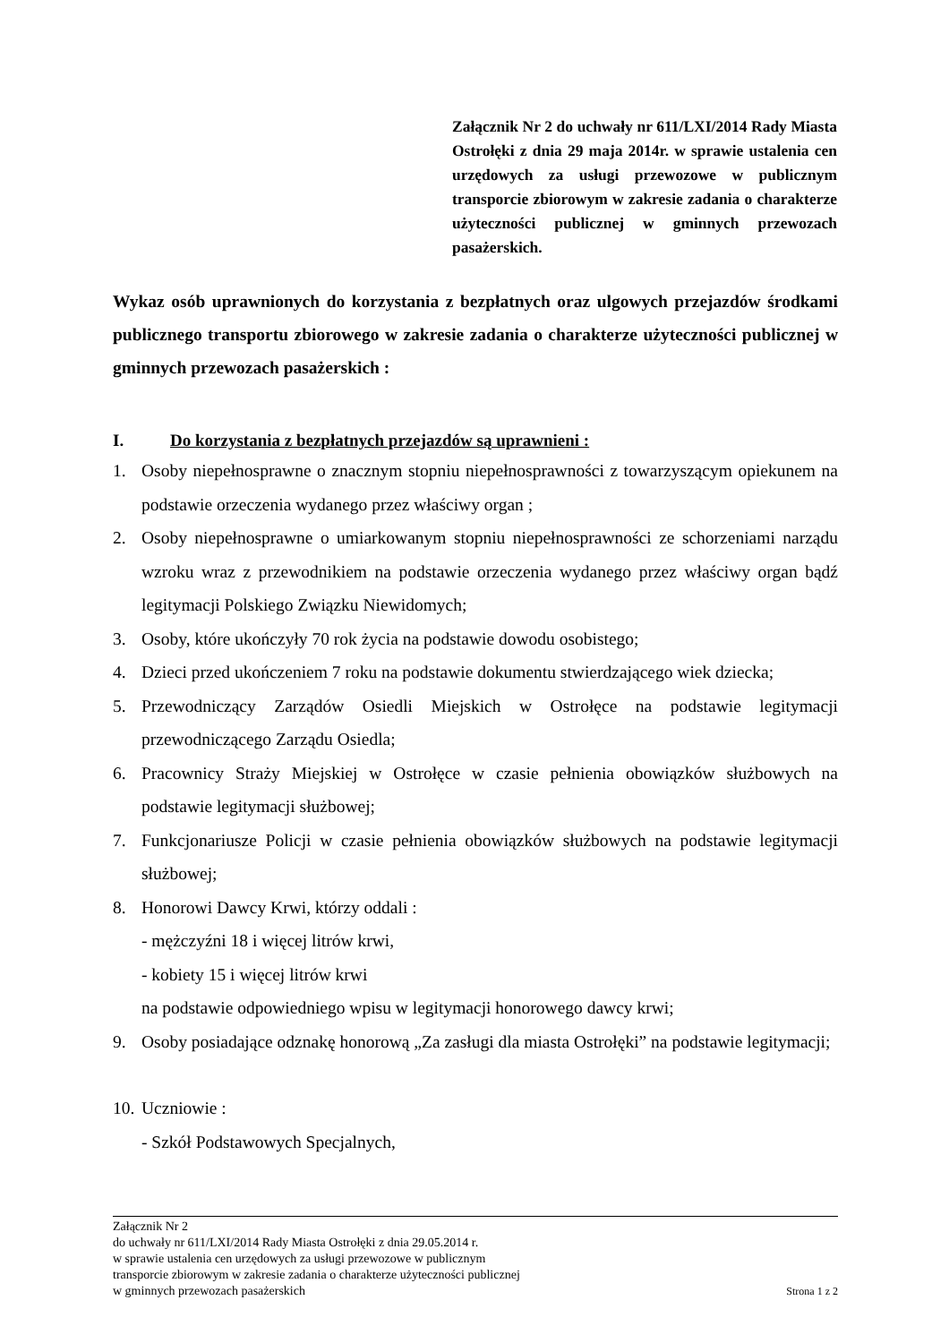Załącznik Nr 2 do uchwały nr 611/LXI/2014 Rady Miasta Ostrołęki z dnia 29 maja 2014r. w sprawie ustalenia cen urzędowych za usługi przewozowe w publicznym transporcie zbiorowym w zakresie zadania o charakterze użyteczności publicznej w gminnych przewozach pasażerskich.
Wykaz osób uprawnionych do korzystania z bezpłatnych oraz ulgowych przejazdów środkami publicznego transportu zbiorowego w zakresie zadania o charakterze użyteczności publicznej w gminnych przewozach pasażerskich :
I. Do korzystania z bezpłatnych przejazdów są uprawnieni :
1. Osoby niepełnosprawne o znacznym stopniu niepełnosprawności z towarzyszącym opiekunem na podstawie orzeczenia wydanego przez właściwy organ ;
2. Osoby niepełnosprawne o umiarkowanym stopniu niepełnosprawności ze schorzeniami narządu wzroku wraz z przewodnikiem na podstawie orzeczenia wydanego przez właściwy organ bądź legitymacji Polskiego Związku Niewidomych;
3. Osoby, które ukończyły 70 rok życia na podstawie dowodu osobistego;
4. Dzieci przed ukończeniem 7 roku na podstawie dokumentu stwierdzającego wiek dziecka;
5. Przewodniczący Zarządów Osiedli Miejskich w Ostrołęce na podstawie legitymacji przewodniczącego Zarządu Osiedla;
6. Pracownicy Straży Miejskiej w Ostrołęce w czasie pełnienia obowiązków służbowych na podstawie legitymacji służbowej;
7. Funkcjonariusze Policji w czasie pełnienia obowiązków służbowych na podstawie legitymacji służbowej;
8. Honorowi Dawcy Krwi, którzy oddali :
- mężczyźni 18 i więcej litrów krwi,
- kobiety 15 i więcej litrów krwi
na podstawie odpowiedniego wpisu w legitymacji honorowego dawcy krwi;
9. Osoby posiadające odznakę honorową „Za zasługi dla miasta Ostrołęki” na podstawie legitymacji;
10. Uczniowie :
- Szkół Podstawowych Specjalnych,
Załącznik Nr 2
do uchwały nr 611/LXI/2014 Rady Miasta Ostrołęki z dnia 29.05.2014 r.
w sprawie ustalenia cen urzędowych za usługi przewozowe w publicznym
transporcie zbiorowym w zakresie zadania o charakterze użyteczności publicznej
w gminnych przewozach pasażerskich Strona 1 z 2